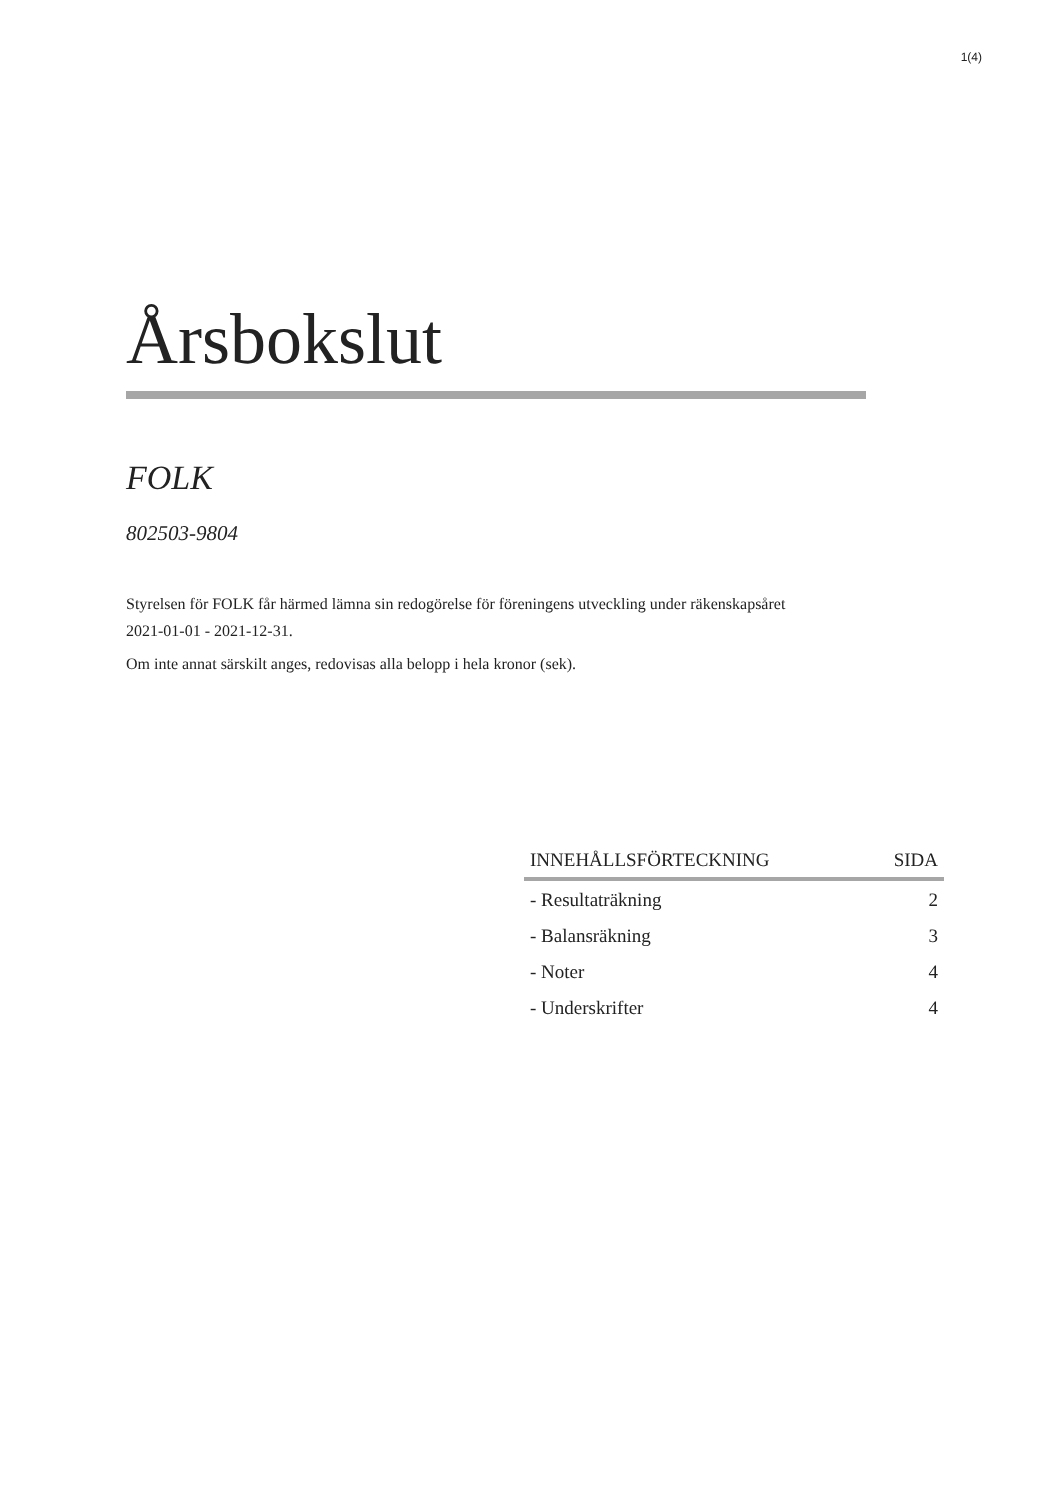1(4)
Årsbokslut
FOLK
802503-9804
Styrelsen för FOLK får härmed lämna sin redogörelse för föreningens utveckling under räkenskapsåret 2021-01-01 - 2021-12-31.
Om inte annat särskilt anges, redovisas alla belopp i hela kronor (sek).
| INNEHÅLLSFÖRTECKNING | SIDA |
| --- | --- |
| - Resultaträkning | 2 |
| - Balansräkning | 3 |
| - Noter | 4 |
| - Underskrifter | 4 |